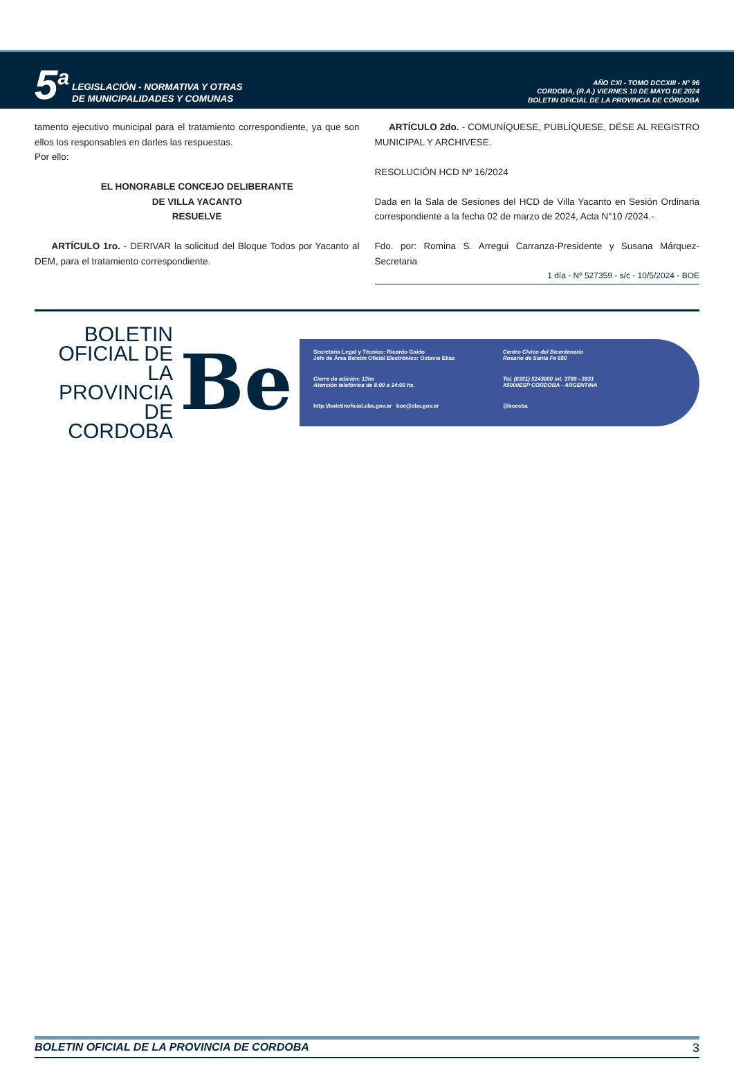5<sup>a</sup> LEGISLACIÓN - NORMATIVA Y OTRAS
DE MUNICIPALIDADES Y COMUNAS
AÑO CXI - TOMO DCCXIII - N° 96
CORDOBA, (R.A.) VIERNES 10 DE MAYO DE 2024
BOLETIN OFICIAL DE LA PROVINCIA DE CÓRDOBA
tamento ejecutivo municipal para el tratamiento correspondiente, ya que son ellos los responsables en darles las respuestas.
Por ello:
EL HONORABLE CONCEJO DELIBERANTE
DE VILLA YACANTO
RESUELVE
ARTÍCULO 1ro. - DERIVAR la solicitud del Bloque Todos por Yacanto al DEM, para el tratamiento correspondiente.
ARTÍCULO 2do. - COMUNÍQUESE, PUBLÍQUESE, DÉSE AL REGISTRO MUNICIPAL Y ARCHIVESE.
RESOLUCIÓN HCD Nº 16/2024
Dada en la Sala de Sesiones del HCD de Villa Yacanto en Sesión Ordinaria correspondiente a la fecha 02 de marzo de 2024, Acta N°10 /2024.-
Fdo. por: Romina S. Arregui Carranza-Presidente y Susana Márquez-Secretaria
1 día - Nº 527359 - s/c - 10/5/2024 - BOE
BOLETIN
OFICIAL DE
LA PROVINCIA
DE CORDOBA
Be
Secretario Legal y Técnico: Ricardo Gaido
Jefe de Área Boletín Oficial Electrónico: Octavio Elías
Centro Cívico del Bicentenario
Rosario de Santa Fe 650
Cierre de edición: 13hs
Atención telefónica de 8:00 a 14:00 hs.
Tel. (0351) 5243000 int. 3789 - 3931
X5000ESP CORDOBA - ARGENTINA
http://boletinoficial.cba.gov.ar boe@cba.gov.ar
@boecba
BOLETIN OFICIAL DE LA PROVINCIA DE CORDOBA 3